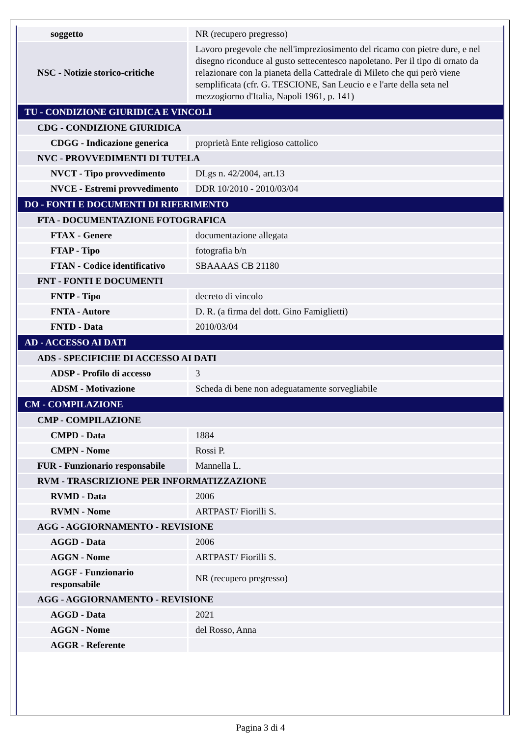| soggetto | NR (recupero pregresso) |
| NSC - Notizie storico-critiche | Lavoro pregevole che nell'impreziosimento del ricamo con pietre dure, e nel disegno riconduce al gusto settecentesco napoletano. Per il tipo di ornato da relazionare con la pianeta della Cattedrale di Mileto che qui però viene semplificata (cfr. G. TESCIONE, San Leucio e e l'arte della seta nel mezzogiorno d'Italia, Napoli 1961, p. 141) |
| TU - CONDIZIONE GIURIDICA E VINCOLI | |
| CDG - CONDIZIONE GIURIDICA | |
| CDGG - Indicazione generica | proprietà Ente religioso cattolico |
| NVC - PROVVEDIMENTI DI TUTELA | |
| NVCT - Tipo provvedimento | DLgs n. 42/2004, art.13 |
| NVCE - Estremi provvedimento | DDR 10/2010 - 2010/03/04 |
| DO - FONTI E DOCUMENTI DI RIFERIMENTO | |
| FTA - DOCUMENTAZIONE FOTOGRAFICA | |
| FTAX - Genere | documentazione allegata |
| FTAP - Tipo | fotografia b/n |
| FTAN - Codice identificativo | SBAAAAS CB 21180 |
| FNT - FONTI E DOCUMENTI | |
| FNTP - Tipo | decreto di vincolo |
| FNTA - Autore | D. R. (a firma del dott. Gino Famiglietti) |
| FNTD - Data | 2010/03/04 |
| AD - ACCESSO AI DATI | |
| ADS - SPECIFICHE DI ACCESSO AI DATI | |
| ADSP - Profilo di accesso | 3 |
| ADSM - Motivazione | Scheda di bene non adeguatamente sorvegliabile |
| CM - COMPILAZIONE | |
| CMP - COMPILAZIONE | |
| CMPD - Data | 1884 |
| CMPN - Nome | Rossi P. |
| FUR - Funzionario responsabile | Mannella L. |
| RVM - TRASCRIZIONE PER INFORMATIZZAZIONE | |
| RVMD - Data | 2006 |
| RVMN - Nome | ARTPAST/ Fiorilli S. |
| AGG - AGGIORNAMENTO - REVISIONE | |
| AGGD - Data | 2006 |
| AGGN - Nome | ARTPAST/ Fiorilli S. |
| AGGF - Funzionario responsabile | NR (recupero pregresso) |
| AGG - AGGIORNAMENTO - REVISIONE | |
| AGGD - Data | 2021 |
| AGGN - Nome | del Rosso, Anna |
| AGGR - Referente | |
Pagina 3 di 4